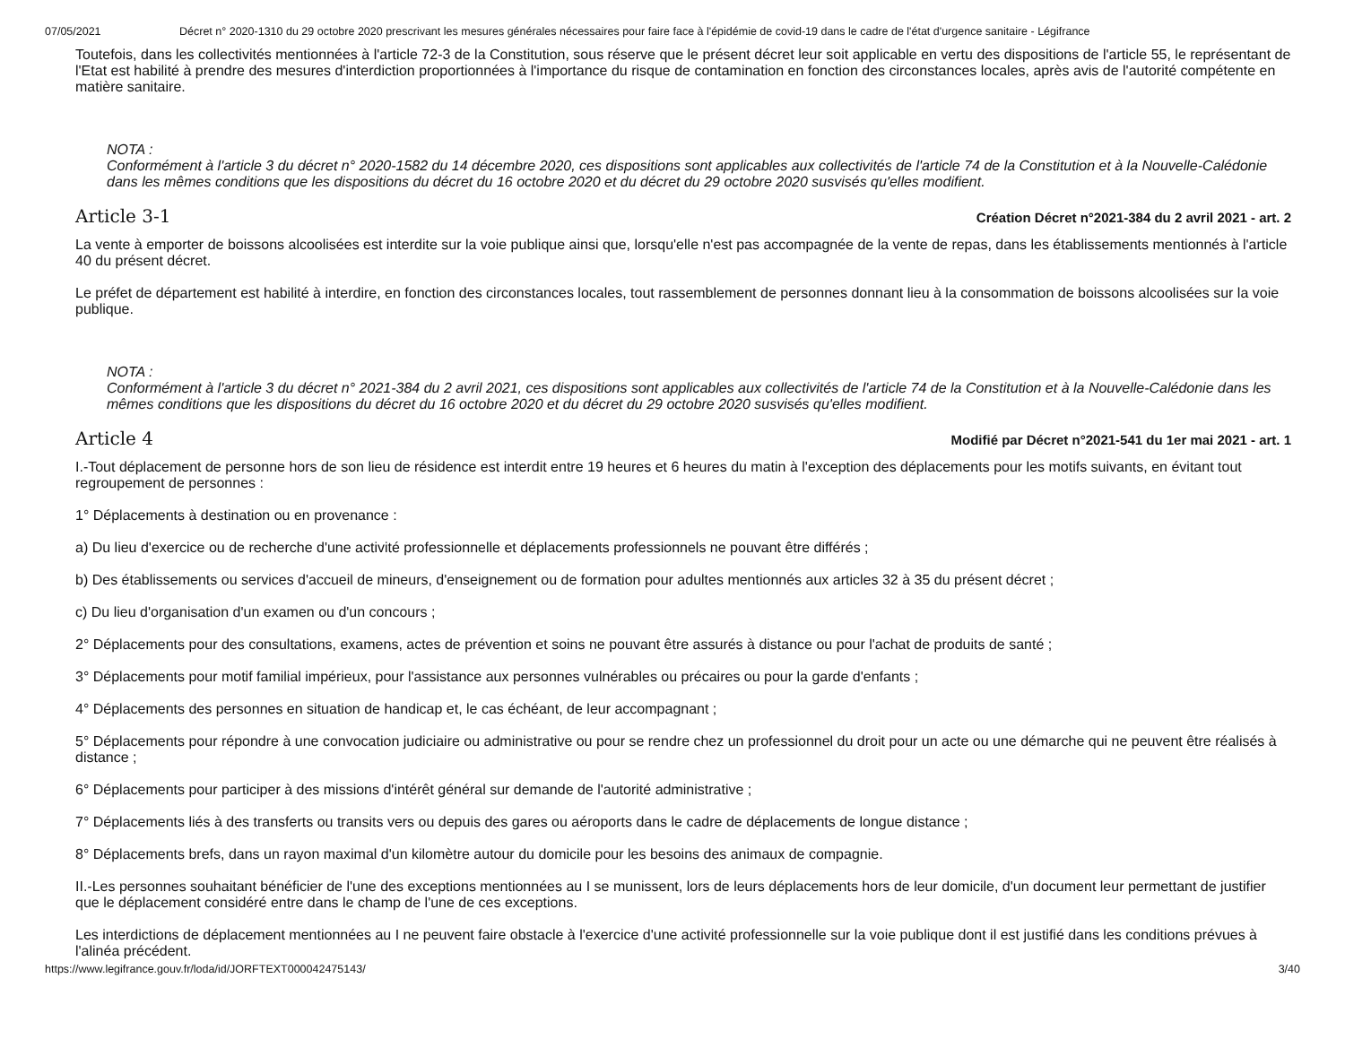07/05/2021 Décret n° 2020-1310 du 29 octobre 2020 prescrivant les mesures générales nécessaires pour faire face à l'épidémie de covid-19 dans le cadre de l'état d'urgence sanitaire - Légifrance
Toutefois, dans les collectivités mentionnées à l'article 72-3 de la Constitution, sous réserve que le présent décret leur soit applicable en vertu des dispositions de l'article 55, le représentant de l'Etat est habilité à prendre des mesures d'interdiction proportionnées à l'importance du risque de contamination en fonction des circonstances locales, après avis de l'autorité compétente en matière sanitaire.
NOTA :
Conformément à l'article 3 du décret n° 2020-1582 du 14 décembre 2020, ces dispositions sont applicables aux collectivités de l'article 74 de la Constitution et à la Nouvelle-Calédonie dans les mêmes conditions que les dispositions du décret du 16 octobre 2020 et du décret du 29 octobre 2020 susvisés qu'elles modifient.
Article 3-1
Création Décret n°2021-384 du 2 avril 2021 - art. 2
La vente à emporter de boissons alcoolisées est interdite sur la voie publique ainsi que, lorsqu'elle n'est pas accompagnée de la vente de repas, dans les établissements mentionnés à l'article 40 du présent décret.
Le préfet de département est habilité à interdire, en fonction des circonstances locales, tout rassemblement de personnes donnant lieu à la consommation de boissons alcoolisées sur la voie publique.
NOTA :
Conformément à l'article 3 du décret n° 2021-384 du 2 avril 2021, ces dispositions sont applicables aux collectivités de l'article 74 de la Constitution et à la Nouvelle-Calédonie dans les mêmes conditions que les dispositions du décret du 16 octobre 2020 et du décret du 29 octobre 2020 susvisés qu'elles modifient.
Article 4
Modifié par Décret n°2021-541 du 1er mai 2021 - art. 1
I.-Tout déplacement de personne hors de son lieu de résidence est interdit entre 19 heures et 6 heures du matin à l'exception des déplacements pour les motifs suivants, en évitant tout regroupement de personnes :
1° Déplacements à destination ou en provenance :
a) Du lieu d'exercice ou de recherche d'une activité professionnelle et déplacements professionnels ne pouvant être différés ;
b) Des établissements ou services d'accueil de mineurs, d'enseignement ou de formation pour adultes mentionnés aux articles 32 à 35 du présent décret ;
c) Du lieu d'organisation d'un examen ou d'un concours ;
2° Déplacements pour des consultations, examens, actes de prévention et soins ne pouvant être assurés à distance ou pour l'achat de produits de santé ;
3° Déplacements pour motif familial impérieux, pour l'assistance aux personnes vulnérables ou précaires ou pour la garde d'enfants ;
4° Déplacements des personnes en situation de handicap et, le cas échéant, de leur accompagnant ;
5° Déplacements pour répondre à une convocation judiciaire ou administrative ou pour se rendre chez un professionnel du droit pour un acte ou une démarche qui ne peuvent être réalisés à distance ;
6° Déplacements pour participer à des missions d'intérêt général sur demande de l'autorité administrative ;
7° Déplacements liés à des transferts ou transits vers ou depuis des gares ou aéroports dans le cadre de déplacements de longue distance ;
8° Déplacements brefs, dans un rayon maximal d'un kilomètre autour du domicile pour les besoins des animaux de compagnie.
II.-Les personnes souhaitant bénéficier de l'une des exceptions mentionnées au I se munissent, lors de leurs déplacements hors de leur domicile, d'un document leur permettant de justifier que le déplacement considéré entre dans le champ de l'une de ces exceptions.
Les interdictions de déplacement mentionnées au I ne peuvent faire obstacle à l'exercice d'une activité professionnelle sur la voie publique dont il est justifié dans les conditions prévues à l'alinéa précédent.
https://www.legifrance.gouv.fr/loda/id/JORFTEXT000042475143/ 3/40